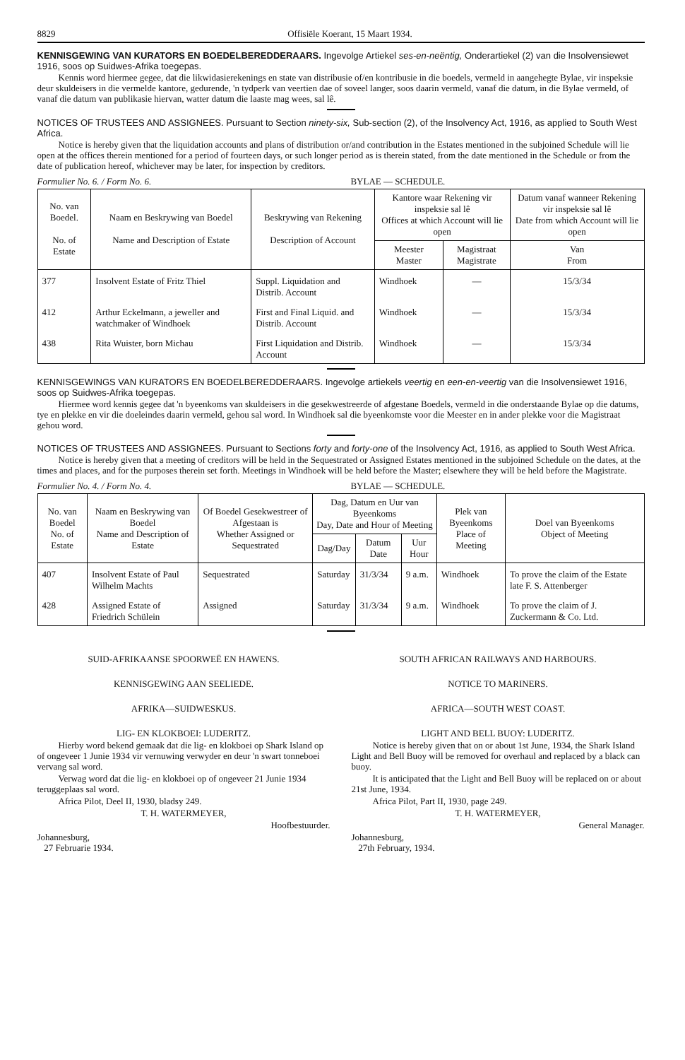8829 Offisiële Koerant, 15 Maart 1934.
KENNISGEWING VAN KURATORS EN BOEDELBEREDDERAARS. Ingevolge Artiekel ses-en-neëntig, Onderartiekel (2) van die Insolvensiewet 1916, soos op Suidwes-Afrika toegepas.
Kennis word hiermee gegee, dat die likwidasierekenings en state van distribusie of/en kontribusie in die boedels, vermeld in aangehegte Bylae, vir inspeksie deur skuldeisers in die vermelde kantore, gedurende, 'n tydperk van veertien dae of soveel langer, soos daarin vermeld, vanaf die datum, in die Bylae vermeld, of vanaf die datum van publikasie hiervan, watter datum die laaste mag wees, sal lê.
NOTICES OF TRUSTEES AND ASSIGNEES. Pursuant to Section ninety-six, Sub-section (2), of the Insolvency Act, 1916, as applied to South West Africa.
Notice is hereby given that the liquidation accounts and plans of distribution or/and contribution in the Estates mentioned in the subjoined Schedule will lie open at the offices therein mentioned for a period of fourteen days, or such longer period as is therein stated, from the date mentioned in the Schedule or from the date of publication hereof, whichever may be later, for inspection by creditors.
Formulier No. 6. / Form No. 6. BYLAE — SCHEDULE.
| No. van Boedel. No. of Estate | Naam en Beskrywing van Boedel Name and Description of Estate | Beskrywing van Rekening Description of Account | Kantore waar Rekening vir inspeksie sal lê Offices at which Account will lie open | | Datum vanaf wanneer Rekening vir inspeksie sal lê Date from which Account will lie open |
| --- | --- | --- | --- | --- | --- |
| | | | Meester Master | Magistraat Magistrate | Van From |
| 377 | Insolvent Estate of Fritz Thiel | Suppl. Liquidation and Distrib. Account | Windhoek | — | 15/3/34 |
| 412 | Arthur Eckelmann, a jeweller and watchmaker of Windhoek | First and Final Liquid. and Distrib. Account | Windhoek | — | 15/3/34 |
| 438 | Rita Wuister, born Michau | First Liquidation and Distrib. Account | Windhoek | — | 15/3/34 |
KENNISGEWINGS VAN KURATORS EN BOEDELBEREDDERAARS. Ingevolge artiekels veertig en een-en-veertig van die Insolvensiewet 1916, soos op Suidwes-Afrika toegepas.
Hiermee word kennis gegee dat 'n byeenkoms van skuldeisers in die gesekwestreerde of afgestane Boedels, vermeld in die onderstaande Bylae op die datums, tye en plekke en vir die doeleindes daarin vermeld, gehou sal word. In Windhoek sal die byeenkomste voor die Meester en in ander plekke voor die Magistraat gehou word.
NOTICES OF TRUSTEES AND ASSIGNEES. Pursuant to Sections forty and forty-one of the Insolvency Act, 1916, as applied to South West Africa.
Notice is hereby given that a meeting of creditors will be held in the Sequestrated or Assigned Estates mentioned in the subjoined Schedule on the dates, at the times and places, and for the purposes therein set forth. Meetings in Windhoek will be held before the Master; elsewhere they will be held before the Magistrate.
Formulier No. 4. / Form No. 4. BYLAE — SCHEDULE.
| No. van Boedel No. of Estate | Naam en Beskrywing van Boedel Name and Description of Estate | Of Boedel Gesekwestreer of Afgestaan is Whether Assigned or Sequestrated | Dag, Datum en Uur van Byeenkoms Day, Date and Hour of Meeting | | | Plek van Byeenkoms Place of Meeting | Doel van Byeenkoms Object of Meeting |
| --- | --- | --- | --- | --- | --- | --- | --- |
| | | | Dag/Day | Datum Date | Uur Hour | | |
| 407 | Insolvent Estate of Paul Wilhelm Machts | Sequestrated | Saturday | 31/3/34 | 9 a.m. | Windhoek | To prove the claim of the Estate late F. S. Attenberger |
| 428 | Assigned Estate of Friedrich Schülein | Assigned | Saturday | 31/3/34 | 9 a.m. | Windhoek | To prove the claim of J. Zuckermann & Co. Ltd. |
SUID-AFRIKAANSE SPOORWEË EN HAWENS.
KENNISGEWING AAN SEELIEDE.
AFRIKA—SUIDWESKUS.
LIG- EN KLOKBOEI: LUDERITZ.
Hierby word bekend gemaak dat die lig- en klokboei op Shark Island op of ongeveer 1 Junie 1934 vir vernuwing verwyder en deur 'n swart tonneboei vervang sal word.
Verwag word dat die lig- en klokboei op of ongeveer 21 Junie 1934 teruggeplaas sal word.
Africa Pilot, Deel II, 1930, bladsy 249.
T. H. WATERMEYER,
Hoofbestuurder.
Johannesburg,
27 Februarie 1934.
SOUTH AFRICAN RAILWAYS AND HARBOURS.
NOTICE TO MARINERS.
AFRICA—SOUTH WEST COAST.
LIGHT AND BELL BUOY: LUDERITZ.
Notice is hereby given that on or about 1st June, 1934, the Shark Island Light and Bell Buoy will be removed for overhaul and replaced by a black can buoy.
It is anticipated that the Light and Bell Buoy will be replaced on or about 21st June, 1934.
Africa Pilot, Part II, 1930, page 249.
T. H. WATERMEYER,
General Manager.
Johannesburg,
27th February, 1934.